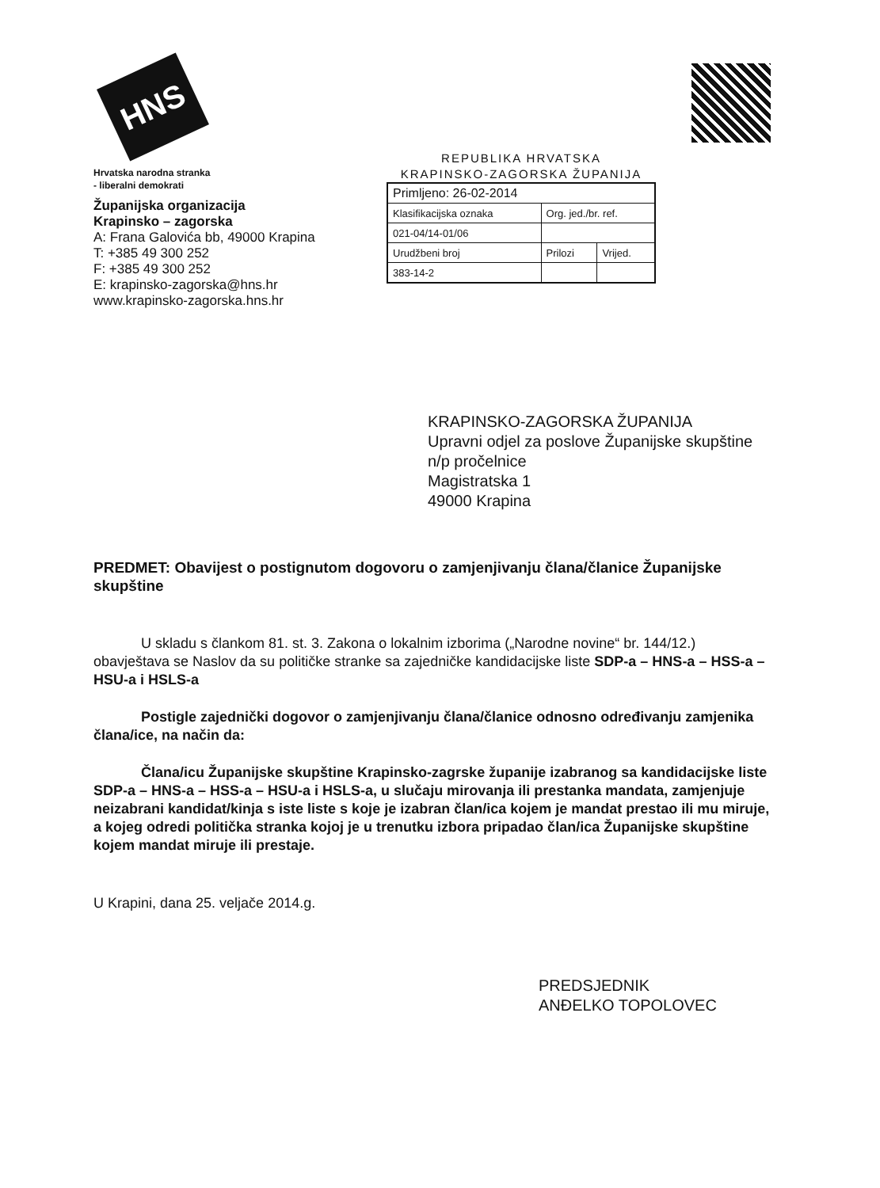HNS
Hrvatska narodna stranka
- liberalni demokrati
Županijska organizacija
Krapinsko – zagorska
A: Frana Galovića bb, 49000 Krapina
T: +385 49 300 252
F: +385 49 300 252
E: krapinsko-zagorska@hns.hr
www.krapinsko-zagorska.hns.hr
REPUBLIKA HRVATSKA
KRAPINSKO-ZAGORSKA ŽUPANIJA
| Primljeno: 26-02-2014 | | |
| Klasifikacijska oznaka | Org. jed./br. ref. | |
| 021-04/14-01/06 | | |
| Urudžbeni broj | Prilozi | Vrijed. |
| 383-14-2 | | |
KRAPINSKO-ZAGORSKA ŽUPANIJA
Upravni odjel za poslove Županijske skupštine
n/p pročelnice
Magistratska 1
49000 Krapina
PREDMET: Obavijest o postignutom dogovoru o zamjenjivanju člana/članice Županijske skupštine
U skladu s člankom 81. st. 3. Zakona o lokalnim izborima („Narodne novine“ br. 144/12.) obavještava se Naslov da su političke stranke sa zajedničke kandidacijske liste SDP-a – HNS-a – HSS-a – HSU-a i HSLS-a
Postigle zajednički dogovor o zamjenjivanju člana/članice odnosno određivanju zamjenika člana/ice, na način da:
Člana/icu Županijske skupštine Krapinsko-zagrske županije izabranog sa kandidacijske liste SDP-a – HNS-a – HSS-a – HSU-a i HSLS-a, u slučaju mirovanja ili prestanka mandata, zamjenjuje neizabrani kandidat/kinja s iste liste s koje je izabran član/ica kojem je mandat prestao ili mu miruje, a kojeg odredi politička stranka kojoj je u trenutku izbora pripadao član/ica Županijske skupštine kojem mandat miruje ili prestaje.
U Krapini, dana 25. veljače 2014.g.
PREDSJEDNIK
ANĐELKO TOPOLOVEC